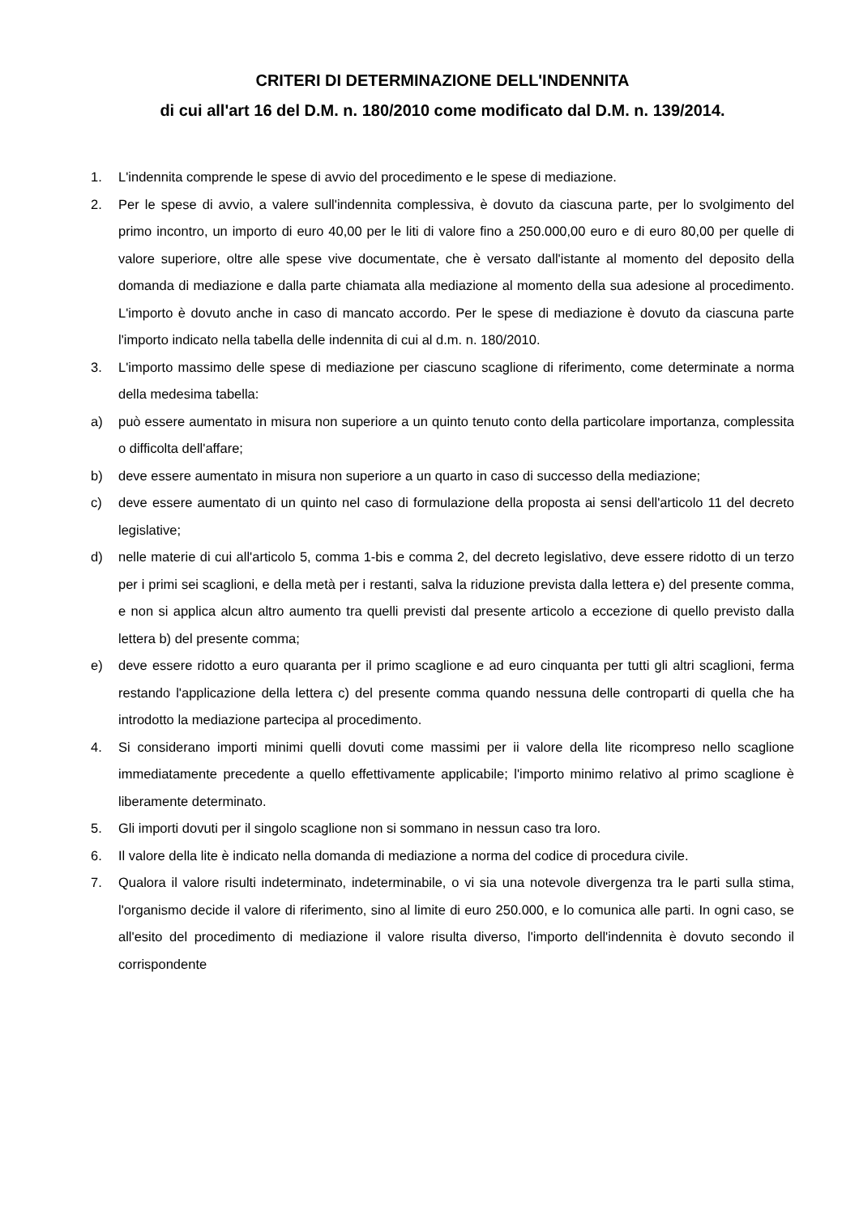CRITERI DI DETERMINAZIONE DELL'INDENNITA
di cui all'art 16 del D.M. n. 180/2010 come modificato dal D.M. n. 139/2014.
1. L'indennita comprende le spese di avvio del procedimento e le spese di mediazione.
2. Per le spese di avvio, a valere sull'indennita complessiva, è dovuto da ciascuna parte, per lo svolgimento del primo incontro, un importo di euro 40,00 per le liti di valore fino a 250.000,00 euro e di euro 80,00 per quelle di valore superiore, oltre alle spese vive documentate, che è versato dall'istante al momento del deposito della domanda di mediazione e dalla parte chiamata alla mediazione al momento della sua adesione al procedimento. L'importo è dovuto anche in caso di mancato accordo. Per le spese di mediazione è dovuto da ciascuna parte l'importo indicato nella tabella delle indennita di cui al d.m. n. 180/2010.
3. L'importo massimo delle spese di mediazione per ciascuno scaglione di riferimento, come determinate a norma della medesima tabella:
a) può essere aumentato in misura non superiore a un quinto tenuto conto della particolare importanza, complessita o difficolta dell'affare;
b) deve essere aumentato in misura non superiore a un quarto in caso di successo della mediazione;
c) deve essere aumentato di un quinto nel caso di formulazione della proposta ai sensi dell'articolo 11 del decreto legislative;
d) nelle materie di cui all'articolo 5, comma 1-bis e comma 2, del decreto legislativo, deve essere ridotto di un terzo per i primi sei scaglioni, e della metà per i restanti, salva la riduzione prevista dalla lettera e) del presente comma, e non si applica alcun altro aumento tra quelli previsti dal presente articolo a eccezione di quello previsto dalla lettera b) del presente comma;
e) deve essere ridotto a euro quaranta per il primo scaglione e ad euro cinquanta per tutti gli altri scaglioni, ferma restando l'applicazione della lettera c) del presente comma quando nessuna delle controparti di quella che ha introdotto la mediazione partecipa al procedimento.
4. Si considerano importi minimi quelli dovuti come massimi per ii valore della lite ricompreso nello scaglione immediatamente precedente a quello effettivamente applicabile; l'importo minimo relativo al primo scaglione è liberamente determinato.
5. Gli importi dovuti per il singolo scaglione non si sommano in nessun caso tra loro.
6. Il valore della lite è indicato nella domanda di mediazione a norma del codice di procedura civile.
7. Qualora il valore risulti indeterminato, indeterminabile, o vi sia una notevole divergenza tra le parti sulla stima, l'organismo decide il valore di riferimento, sino al limite di euro 250.000, e lo comunica alle parti. In ogni caso, se all'esito del procedimento di mediazione il valore risulta diverso, l'importo dell'indennita è dovuto secondo il corrispondente